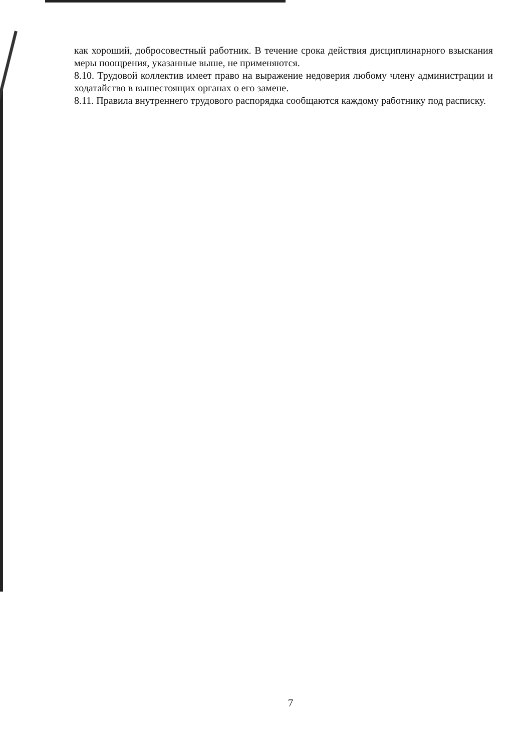как хороший, добросовестный работник. В течение срока действия дисциплинарного взыскания меры поощрения, указанные выше, не применяются.
8.10. Трудовой коллектив имеет право на выражение недоверия любому члену администрации и ходатайство в вышестоящих органах о его замене.
8.11. Правила внутреннего трудового распорядка сообщаются каждому работнику под расписку.
7